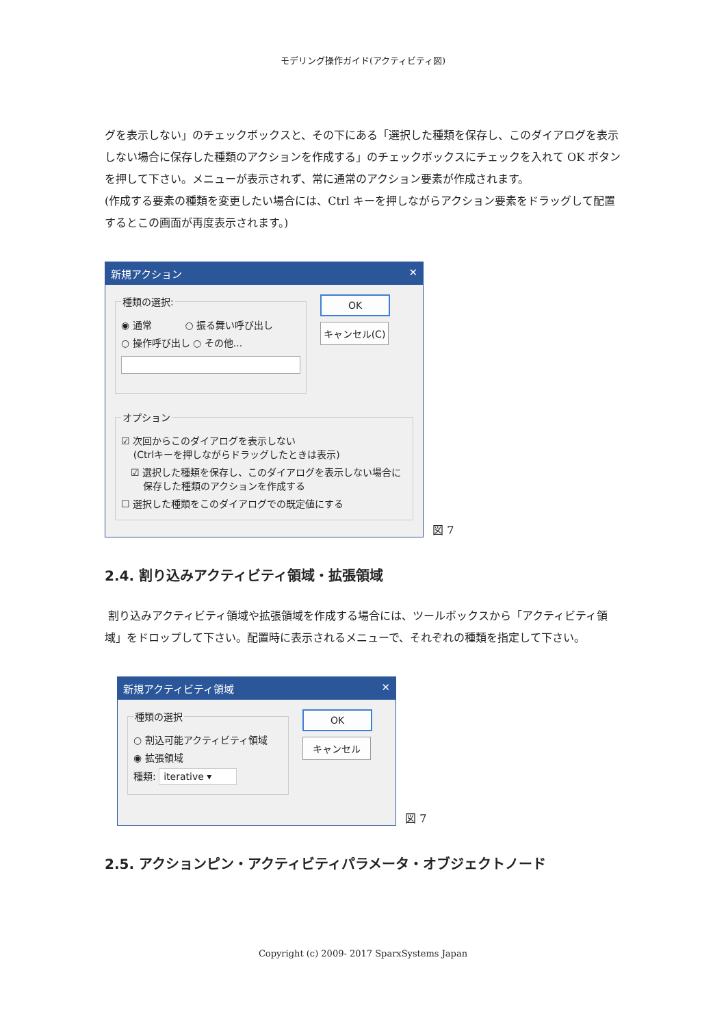モデリング操作ガイド(アクティビティ図)
グを表示しない」のチェックボックスと、その下にある「選択した種類を保存し、このダイアログを表示しない場合に保存した種類のアクションを作成する」のチェックボックスにチェックを入れて OK ボタンを押して下さい。メニューが表示されず、常に通常のアクション要素が作成されます。
(作成する要素の種類を変更したい場合には、Ctrl キーを押しながらアクション要素をドラッグして配置するとこの画面が再度表示されます。)
新規アクション ✕
種類の選択:
◉ 通常 ○ 振る舞い呼び出し
○ 操作呼び出し ○ その他...
OK
キャンセル(C)
オプション
☑ 次回からこのダイアログを表示しない
(Ctrlキーを押しながらドラッグしたときは表示)
☑ 選択した種類を保存し、このダイアログを表示しない場合に
保存した種類のアクションを作成する
☐ 選択した種類をこのダイアログでの既定値にする
図 7
2.4. 割り込みアクティビティ領域・拡張領域
割り込みアクティビティ領域や拡張領域を作成する場合には、ツールボックスから「アクティビティ領域」をドロップして下さい。配置時に表示されるメニューで、それぞれの種類を指定して下さい。
新規アクティビティ領域 ✕
種類の選択
○ 割込可能アクティビティ領域
◉ 拡張領域
種類: iterative ▾
OK
キャンセル
図 7
2.5. アクションピン・アクティビティパラメータ・オブジェクトノード
Copyright (c) 2009- 2017 SparxSystems Japan